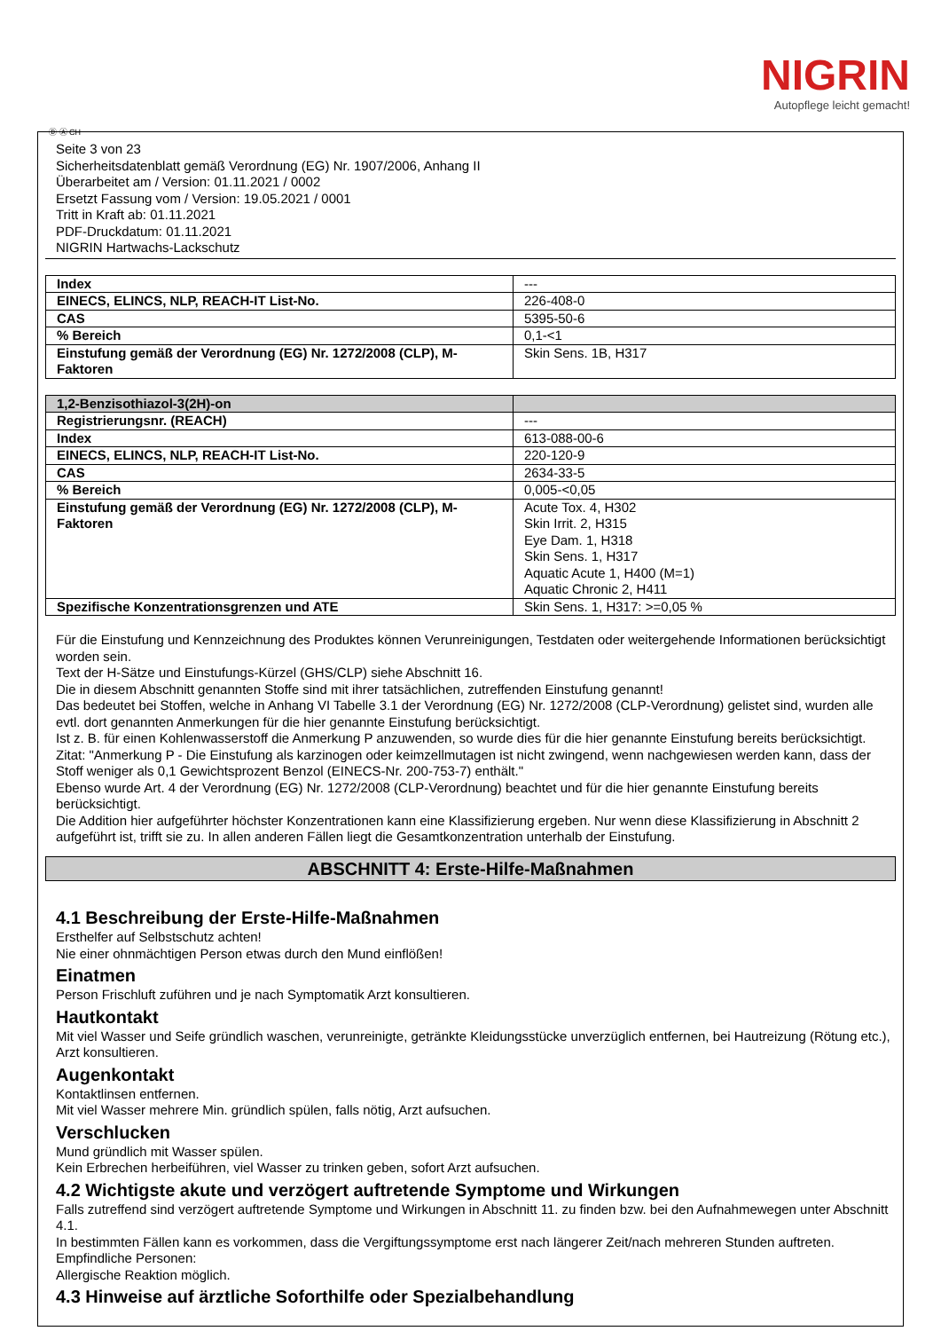NIGRIN
Autopflege leicht gemacht!
Ⓓ Ⓐ CH
Seite 3 von 23
Sicherheitsdatenblatt gemäß Verordnung (EG) Nr. 1907/2006, Anhang II
Überarbeitet am / Version: 01.11.2021 / 0002
Ersetzt Fassung vom / Version: 19.05.2021 / 0001
Tritt in Kraft ab: 01.11.2021
PDF-Druckdatum: 01.11.2021
NIGRIN Hartwachs-Lackschutz
| Index | --- |
| EINECS, ELINCS, NLP, REACH-IT List-No. | 226-408-0 |
| CAS | 5395-50-6 |
| % Bereich | 0,1-<1 |
| Einstufung gemäß der Verordnung (EG) Nr. 1272/2008 (CLP), M-Faktoren | Skin Sens. 1B, H317 |
| 1,2-Benzisothiazol-3(2H)-on | |
| Registrierungsnr. (REACH) | --- |
| Index | 613-088-00-6 |
| EINECS, ELINCS, NLP, REACH-IT List-No. | 220-120-9 |
| CAS | 2634-33-5 |
| % Bereich | 0,005-<0,05 |
| Einstufung gemäß der Verordnung (EG) Nr. 1272/2008 (CLP), M-Faktoren | Acute Tox. 4, H302 Skin Irrit. 2, H315 Eye Dam. 1, H318 Skin Sens. 1, H317 Aquatic Acute 1, H400 (M=1) Aquatic Chronic 2, H411 |
| Spezifische Konzentrationsgrenzen und ATE | Skin Sens. 1, H317: >=0,05 % |
Für die Einstufung und Kennzeichnung des Produktes können Verunreinigungen, Testdaten oder weitergehende Informationen berücksichtigt worden sein.
Text der H-Sätze und Einstufungs-Kürzel (GHS/CLP) siehe Abschnitt 16.
Die in diesem Abschnitt genannten Stoffe sind mit ihrer tatsächlichen, zutreffenden Einstufung genannt!
Das bedeutet bei Stoffen, welche in Anhang VI Tabelle 3.1 der Verordnung (EG) Nr. 1272/2008 (CLP-Verordnung) gelistet sind, wurden alle evtl. dort genannten Anmerkungen für die hier genannte Einstufung berücksichtigt.
Ist z. B. für einen Kohlenwasserstoff die Anmerkung P anzuwenden, so wurde dies für die hier genannte Einstufung bereits berücksichtigt.
Zitat: "Anmerkung P - Die Einstufung als karzinogen oder keimzellmutagen ist nicht zwingend, wenn nachgewiesen werden kann, dass der Stoff weniger als 0,1 Gewichtsprozent Benzol (EINECS-Nr. 200-753-7) enthält."
Ebenso wurde Art. 4 der Verordnung (EG) Nr. 1272/2008 (CLP-Verordnung) beachtet und für die hier genannte Einstufung bereits berücksichtigt.
Die Addition hier aufgeführter höchster Konzentrationen kann eine Klassifizierung ergeben. Nur wenn diese Klassifizierung in Abschnitt 2 aufgeführt ist, trifft sie zu. In allen anderen Fällen liegt die Gesamtkonzentration unterhalb der Einstufung.
ABSCHNITT 4: Erste-Hilfe-Maßnahmen
4.1 Beschreibung der Erste-Hilfe-Maßnahmen
Ersthelfer auf Selbstschutz achten!
Nie einer ohnmächtigen Person etwas durch den Mund einflößen!
Einatmen
Person Frischluft zuführen und je nach Symptomatik Arzt konsultieren.
Hautkontakt
Mit viel Wasser und Seife gründlich waschen, verunreinigte, getränkte Kleidungsstücke unverzüglich entfernen, bei Hautreizung (Rötung etc.), Arzt konsultieren.
Augenkontakt
Kontaktlinsen entfernen.
Mit viel Wasser mehrere Min. gründlich spülen, falls nötig, Arzt aufsuchen.
Verschlucken
Mund gründlich mit Wasser spülen.
Kein Erbrechen herbeiführen, viel Wasser zu trinken geben, sofort Arzt aufsuchen.
4.2 Wichtigste akute und verzögert auftretende Symptome und Wirkungen
Falls zutreffend sind verzögert auftretende Symptome und Wirkungen in Abschnitt 11. zu finden bzw. bei den Aufnahmewegen unter Abschnitt 4.1.
In bestimmten Fällen kann es vorkommen, dass die Vergiftungssymptome erst nach längerer Zeit/nach mehreren Stunden auftreten.
Empfindliche Personen:
Allergische Reaktion möglich.
4.3 Hinweise auf ärztliche Soforthilfe oder Spezialbehandlung